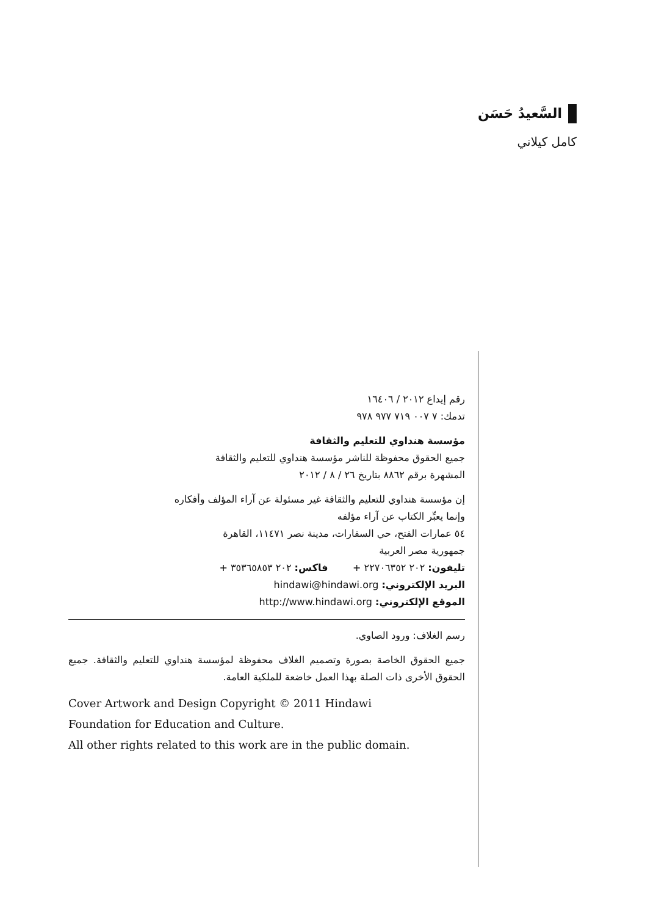السَّعيدُ حَسَن
كامل كيلاني
رقم إيداع ٢٠١٢ / ١٦٤٠٦
تدمك: ٧ ٠٠٧ ٧١٩ ٩٧٧ ٩٧٨
مؤسسة هنداوي للتعليم والثقافة
جميع الحقوق محفوظة للناشر مؤسسة هنداوي للتعليم والثقافة
المشهرة برقم ٨٨٦٢ بتاريخ ٢٦ / ٨ / ٢٠١٢
إن مؤسسة هنداوي للتعليم والثقافة غير مسئولة عن آراء المؤلف وأفكاره
وإنما يعبِّر الكتاب عن آراء مؤلفه
٥٤ عمارات الفتح، حي السفارات، مدينة نصر ١١٤٧١، القاهرة
جمهورية مصر العربية
تليفون: ٢٠٢ ٢٢٧٠٦٣٥٢ + فاكس: ٢٠٢ ٣٥٣٦٥٨٥٣ +
البريد الإلكتروني: hindawi@hindawi.org
الموقع الإلكتروني: http://www.hindawi.org
رسم الغلاف: ورود الصاوي.
جميع الحقوق الخاصة بصورة وتصميم الغلاف محفوظة لمؤسسة هنداوي للتعليم والثقافة. جميع الحقوق الأخرى ذات الصلة بهذا العمل خاضعة للملكية العامة.
Cover Artwork and Design Copyright © 2011 Hindawi
Foundation for Education and Culture.
All other rights related to this work are in the public domain.